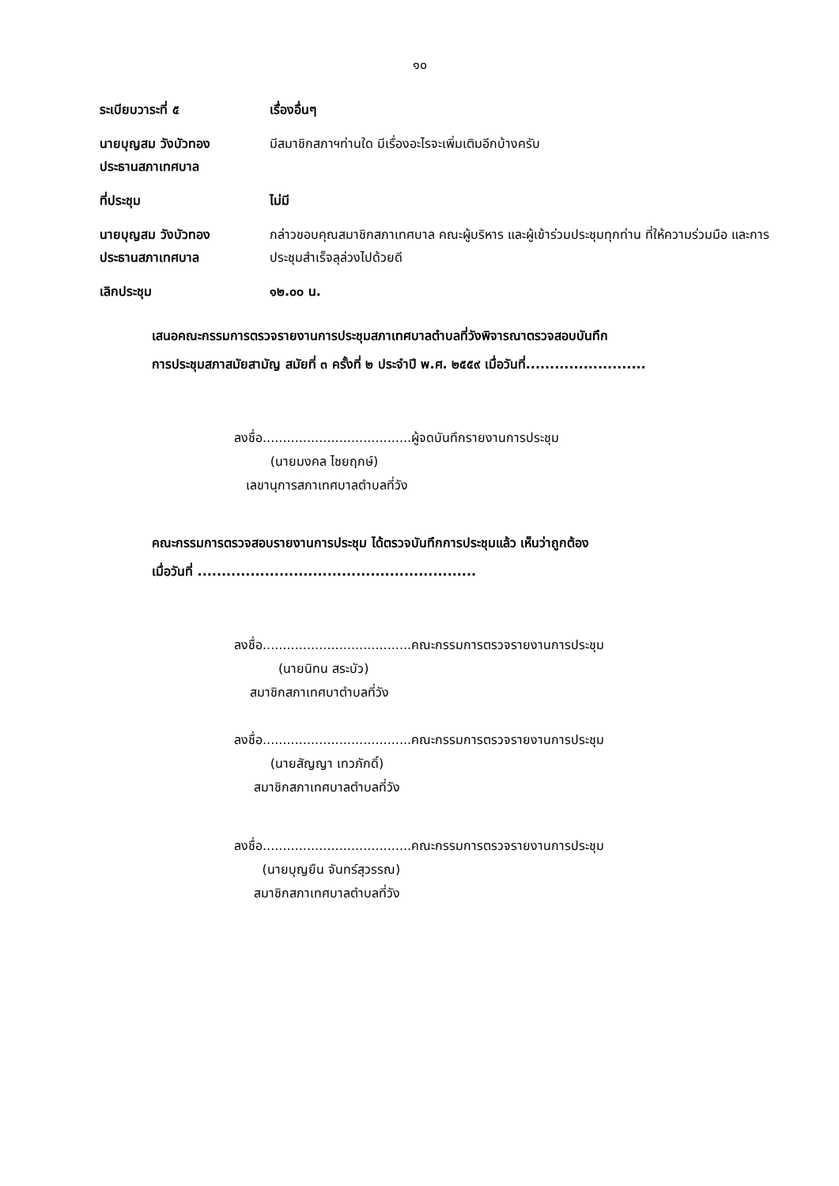๑๐
ระเบียบวาระที่ ๕ เรื่องอื่นๆ
นายบุญสม วังบัวทอง
ประธานสภาเทศบาล
มีสมาชิกสภาฯท่านใด มีเรื่องอะไรจะเพิ่มเติมอีกบ้างครับ
ที่ประชุม ไม่มี
นายบุญสม วังบัวทอง
ประธานสภาเทศบาล
กล่าวขอบคุณสมาชิกสภาเทศบาล คณะผู้บริหาร และผู้เข้าร่วมประชุมทุกท่าน ที่ให้ความร่วมมือ และการประชุมสำเร็จลุล่วงไปด้วยดี
เลิกประชุม ๑๒.๐๐ น.
เสนอคณะกรรมการตรวจรายงานการประชุมสภาเทศบาลตำบลที่วังพิจารณาตรวจสอบบันทึก
การประชุมสภาสมัยสามัญ สมัยที่ ๓ ครั้งที่ ๒ ประจำปี พ.ศ. ๒๕๕๙ เมื่อวันที่.........................
ลงชื่อ.....................................ผู้จดบันทึกรายงานการประชุม
(นายมงคล ไชยฤกษ์)
เลขานุการสภาเทศบาลตำบลที่วัง
คณะกรรมการตรวจสอบรายงานการประชุม ได้ตรวจบันทึกการประชุมแล้ว เห็นว่าถูกต้อง
เมื่อวันที่ ..........................................................
ลงชื่อ.....................................คณะกรรมการตรวจรายงานการประชุม
(นายนิทน สระบัว)
สมาชิกสภาเทศบาตำบลที่วัง
ลงชื่อ.....................................คณะกรรมการตรวจรายงานการประชุม
(นายสัญญา เทวภักดิ์)
สมาชิกสภาเทศบาลตำบลที่วัง
ลงชื่อ.....................................คณะกรรมการตรวจรายงานการประชุม
(นายบุญยืน จันทร์สุวรรณ)
สมาชิกสภาเทศบาลตำบลที่วัง